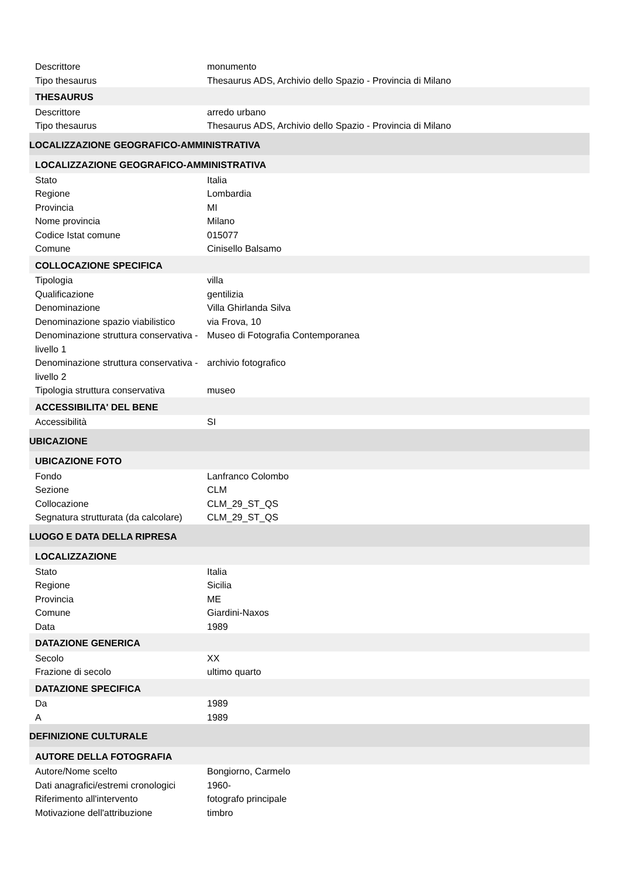| Descrittore | monumento |
| Tipo thesaurus | Thesaurus ADS, Archivio dello Spazio - Provincia di Milano |
| THESAURUS | |
| Descrittore | arredo urbano |
| Tipo thesaurus | Thesaurus ADS, Archivio dello Spazio - Provincia di Milano |
| LOCALIZZAZIONE GEOGRAFICO-AMMINISTRATIVA | |
| LOCALIZZAZIONE GEOGRAFICO-AMMINISTRATIVA | |
| Stato | Italia |
| Regione | Lombardia |
| Provincia | MI |
| Nome provincia | Milano |
| Codice Istat comune | 015077 |
| Comune | Cinisello Balsamo |
| COLLOCAZIONE SPECIFICA | |
| Tipologia | villa |
| Qualificazione | gentilizia |
| Denominazione | Villa Ghirlanda Silva |
| Denominazione spazio viabilistico | via Frova, 10 |
| Denominazione struttura conservativa - livello 1 | Museo di Fotografia Contemporanea |
| Denominazione struttura conservativa - livello 2 | archivio fotografico |
| Tipologia struttura conservativa | museo |
| ACCESSIBILITA' DEL BENE | |
| Accessibilità | SI |
| UBICAZIONE | |
| UBICAZIONE FOTO | |
| Fondo | Lanfranco Colombo |
| Sezione | CLM |
| Collocazione | CLM_29_ST_QS |
| Segnatura strutturata (da calcolare) | CLM_29_ST_QS |
| LUOGO E DATA DELLA RIPRESA | |
| LOCALIZZAZIONE | |
| Stato | Italia |
| Regione | Sicilia |
| Provincia | ME |
| Comune | Giardini-Naxos |
| Data | 1989 |
| DATAZIONE GENERICA | |
| Secolo | XX |
| Frazione di secolo | ultimo quarto |
| DATAZIONE SPECIFICA | |
| Da | 1989 |
| A | 1989 |
| DEFINIZIONE CULTURALE | |
| AUTORE DELLA FOTOGRAFIA | |
| Autore/Nome scelto | Bongiorno, Carmelo |
| Dati anagrafici/estremi cronologici | 1960- |
| Riferimento all'intervento | fotografo principale |
| Motivazione dell'attribuzione | timbro |